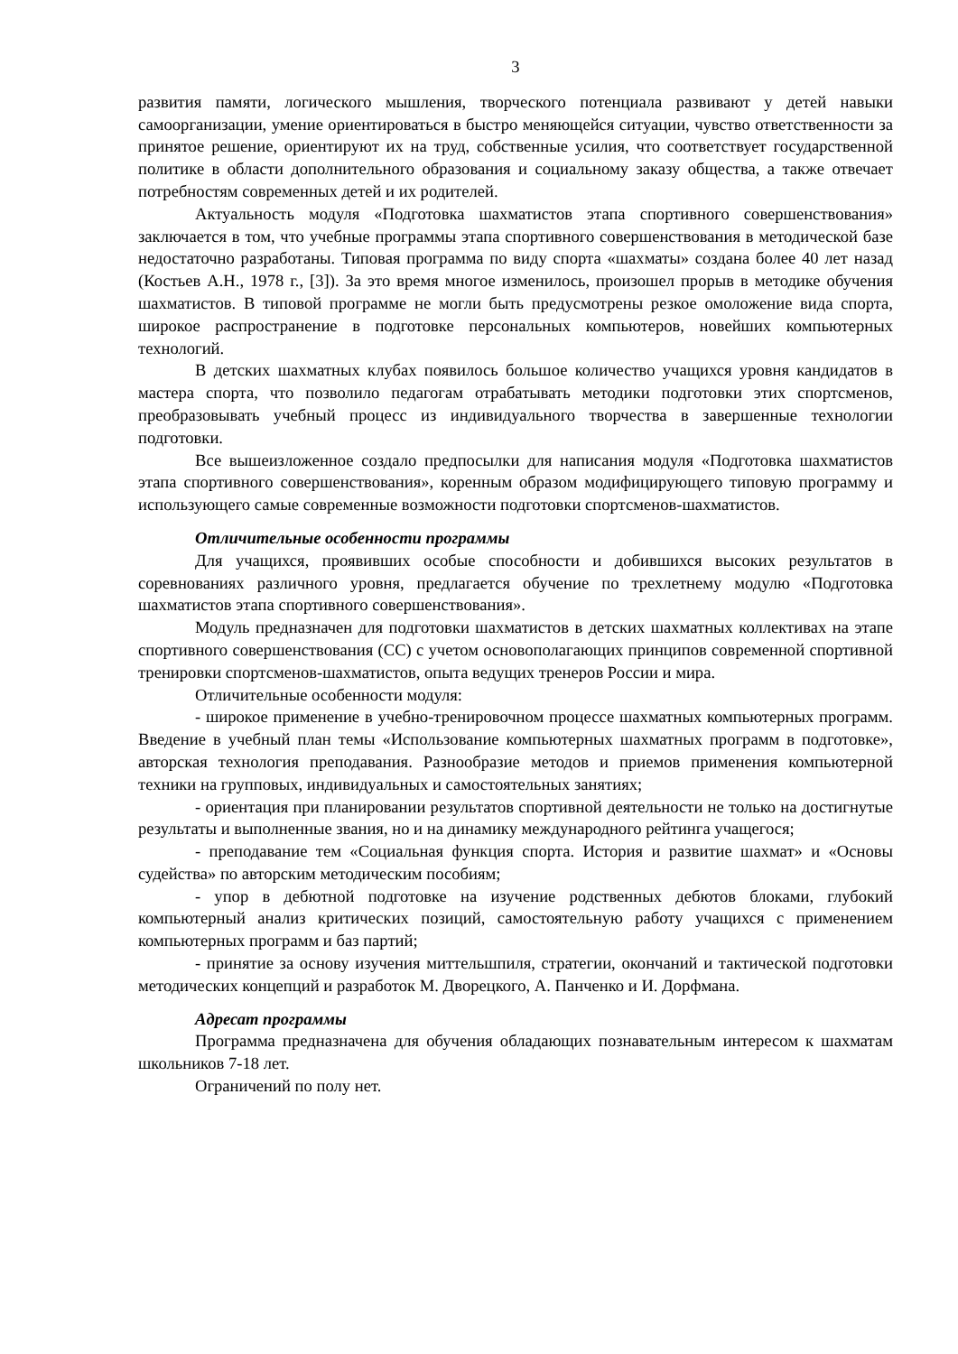3
развития памяти, логического мышления, творческого потенциала развивают у детей навыки самоорганизации, умение ориентироваться в быстро меняющейся ситуации, чувство ответственности за принятое решение, ориентируют их на труд, собственные усилия, что соответствует государственной политике в области дополнительного образования и социальному заказу общества, а также отвечает потребностям современных детей и их родителей.
Актуальность модуля «Подготовка шахматистов этапа спортивного совершенствования» заключается в том, что учебные программы этапа спортивного совершенствования в методической базе недостаточно разработаны. Типовая программа по виду спорта «шахматы» создана более 40 лет назад (Костьев А.Н., 1978 г., [3]). За это время многое изменилось, произошел прорыв в методике обучения шахматистов. В типовой программе не могли быть предусмотрены резкое омоложение вида спорта, широкое распространение в подготовке персональных компьютеров, новейших компьютерных технологий.
В детских шахматных клубах появилось большое количество учащихся уровня кандидатов в мастера спорта, что позволило педагогам отрабатывать методики подготовки этих спортсменов, преобразовывать учебный процесс из индивидуального творчества в завершенные технологии подготовки.
Все вышеизложенное создало предпосылки для написания модуля «Подготовка шахматистов этапа спортивного совершенствования», коренным образом модифицирующего типовую программу и использующего самые современные возможности подготовки спортсменов-шахматистов.
Отличительные особенности программы
Для учащихся, проявивших особые способности и добившихся высоких результатов в соревнованиях различного уровня, предлагается обучение по трехлетнему модулю «Подготовка шахматистов этапа спортивного совершенствования».
Модуль предназначен для подготовки шахматистов в детских шахматных коллективах на этапе спортивного совершенствования (СС) с учетом основополагающих принципов современной спортивной тренировки спортсменов-шахматистов, опыта ведущих тренеров России и мира.
Отличительные особенности модуля:
- широкое применение в учебно-тренировочном процессе шахматных компьютерных программ. Введение в учебный план темы «Использование компьютерных шахматных программ в подготовке», авторская технология преподавания. Разнообразие методов и приемов применения компьютерной техники на групповых, индивидуальных и самостоятельных занятиях;
- ориентация при планировании результатов спортивной деятельности не только на достигнутые результаты и выполненные звания, но и на динамику международного рейтинга учащегося;
- преподавание тем «Социальная функция спорта. История и развитие шахмат» и «Основы судейства» по авторским методическим пособиям;
- упор в дебютной подготовке на изучение родственных дебютов блоками, глубокий компьютерный анализ критических позиций, самостоятельную работу учащихся с применением компьютерных программ и баз партий;
- принятие за основу изучения миттельшпиля, стратегии, окончаний и тактической подготовки методических концепций и разработок М. Дворецкого, А. Панченко и И. Дорфмана.
Адресат программы
Программа предназначена для обучения обладающих познавательным интересом к шахматам школьников 7-18 лет.
Ограничений по полу нет.